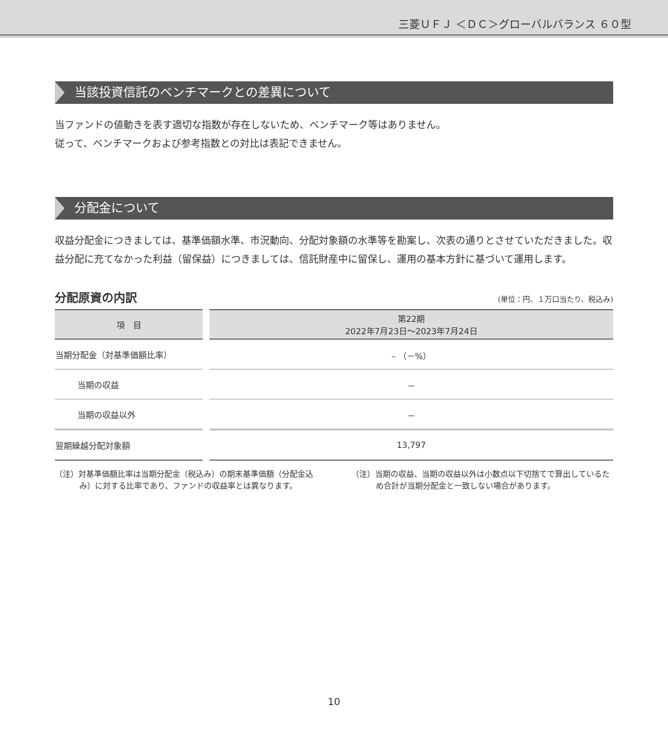三菱ＵＦＪ ＜ＤＣ＞グローバルバランス ６０型
当該投資信託のベンチマークとの差異について
当ファンドの値動きを表す適切な指数が存在しないため、ベンチマーク等はありません。
従って、ベンチマークおよび参考指数との対比は表記できません。
分配金について
収益分配金につきましては、基準価額水準、市況動向、分配対象額の水準等を勘案し、次表の通りとさせていただきました。収益分配に充てなかった利益（留保益）につきましては、信託財産中に留保し、運用の基本方針に基づいて運用します。
分配原資の内訳 (単位：円、１万口当たり、税込み)
| 項 目 | 第22期 2022年7月23日～2023年7月24日 |
| --- | --- |
| 当期分配金（対基準価額比率） | – （－%） |
| 当期の収益 | － |
| 当期の収益以外 | － |
| 翌期繰越分配対象額 | 13,797 |
（注）対基準価額比率は当期分配金（税込み）の期末基準価額（分配金込み）に対する比率であり、ファンドの収益率とは異なります。
（注）当期の収益、当期の収益以外は小数点以下切捨てで算出しているため合計が当期分配金と一致しない場合があります。
10